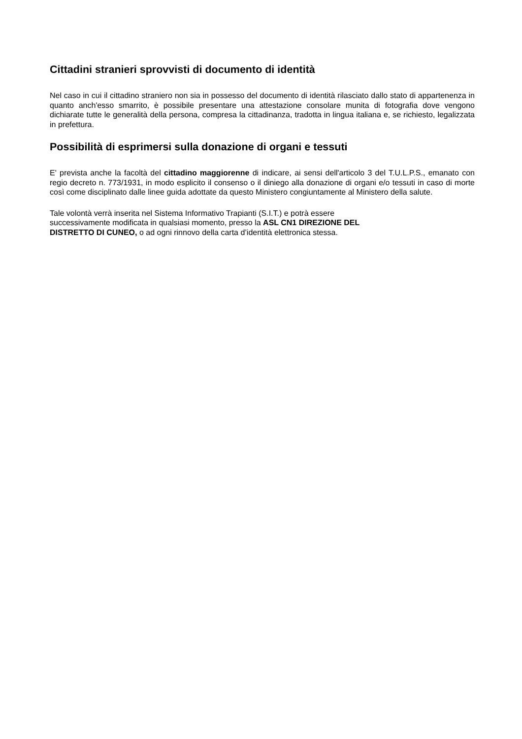Cittadini stranieri sprovvisti di documento di identità
Nel caso in cui il cittadino straniero non sia in possesso del documento di identità rilasciato dallo stato di appartenenza in quanto anch'esso smarrito, è possibile presentare una attestazione consolare munita di fotografia dove vengono dichiarate tutte le generalità della persona, compresa la cittadinanza, tradotta in lingua italiana e, se richiesto, legalizzata in prefettura.
Possibilità di esprimersi sulla donazione di organi e tessuti
E' prevista anche la facoltà del cittadino maggiorenne di indicare, ai sensi dell'articolo 3 del T.U.L.P.S., emanato con regio decreto n. 773/1931, in modo esplicito il consenso o il diniego alla donazione di organi e/o tessuti in caso di morte così come disciplinato dalle linee guida adottate da questo Ministero congiuntamente al Ministero della salute.
Tale volontà verrà inserita nel Sistema Informativo Trapianti (S.I.T.) e potrà essere
successivamente modificata in qualsiasi momento, presso la ASL CN1 DIREZIONE DEL
DISTRETTO DI CUNEO, o ad ogni rinnovo della carta d’identità elettronica stessa.